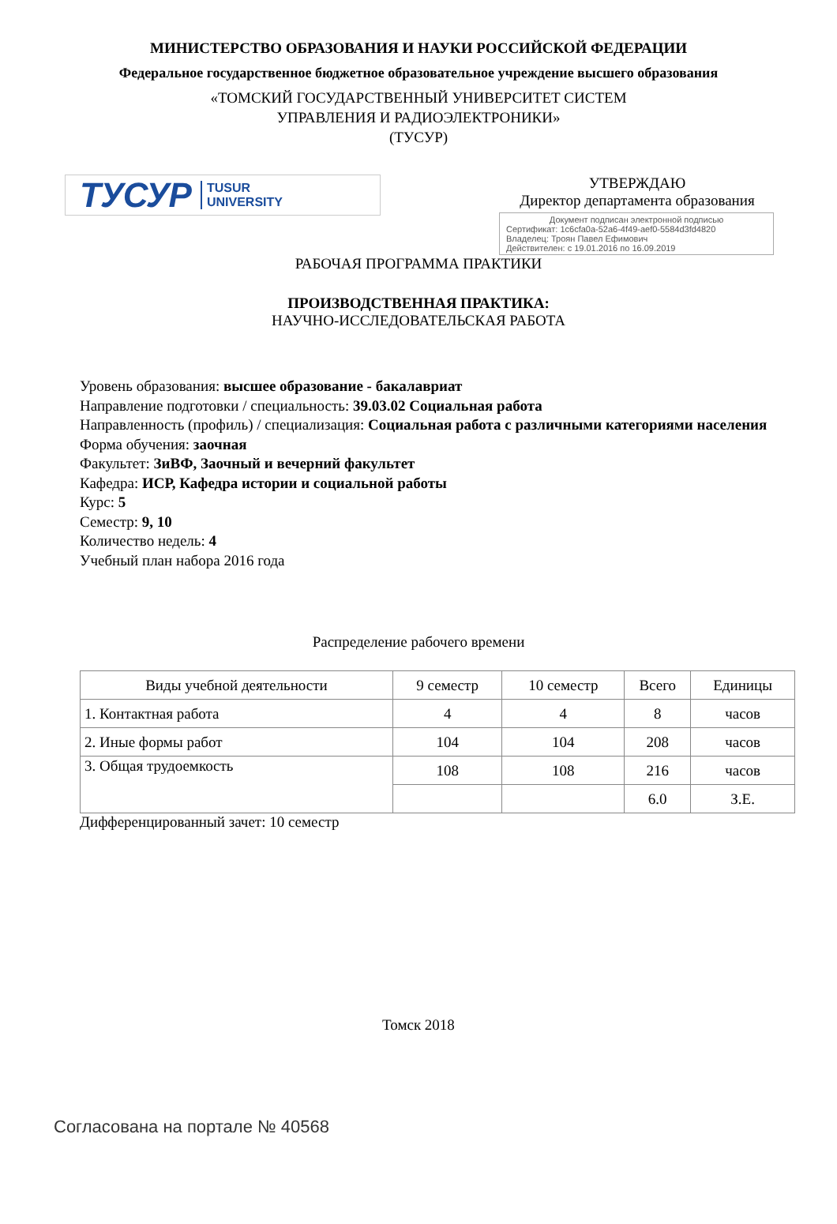МИНИСТЕРСТВО ОБРАЗОВАНИЯ И НАУКИ РОССИЙСКОЙ ФЕДЕРАЦИИ
Федеральное государственное бюджетное образовательное учреждение высшего образования
«ТОМСКИЙ ГОСУДАРСТВЕННЫЙ УНИВЕРСИТЕТ СИСТЕМ
УПРАВЛЕНИЯ И РАДИОЭЛЕКТРОНИКИ»
(ТУСУР)
ТУСУР TUSUR
UNIVERSITY
УТВЕРЖДАЮ
Директор департамента образования
Документ подписан электронной подписью
Сертификат: 1c6cfa0a-52a6-4f49-aef0-5584d3fd4820
Владелец: Троян Павел Ефимович
Действителен: с 19.01.2016 по 16.09.2019
РАБОЧАЯ ПРОГРАММА ПРАКТИКИ
ПРОИЗВОДСТВЕННАЯ ПРАКТИКА:
НАУЧНО-ИССЛЕДОВАТЕЛЬСКАЯ РАБОТА
Уровень образования: высшее образование - бакалавриат
Направление подготовки / специальность: 39.03.02 Социальная работа
Направленность (профиль) / специализация: Социальная работа с различными категориями населения
Форма обучения: заочная
Факультет: ЗиВФ, Заочный и вечерний факультет
Кафедра: ИСР, Кафедра истории и социальной работы
Курс: 5
Семестр: 9, 10
Количество недель: 4
Учебный план набора 2016 года
Распределение рабочего времени
| Виды учебной деятельности | 9 семестр | 10 семестр | Всего | Единицы |
| --- | --- | --- | --- | --- |
| 1. Контактная работа | 4 | 4 | 8 | часов |
| 2. Иные формы работ | 104 | 104 | 208 | часов |
| 3. Общая трудоемкость | 108 | 108 | 216 | часов |
| | | | 6.0 | З.Е. |
Дифференцированный зачет: 10 семестр
Томск 2018
Согласована на портале № 40568